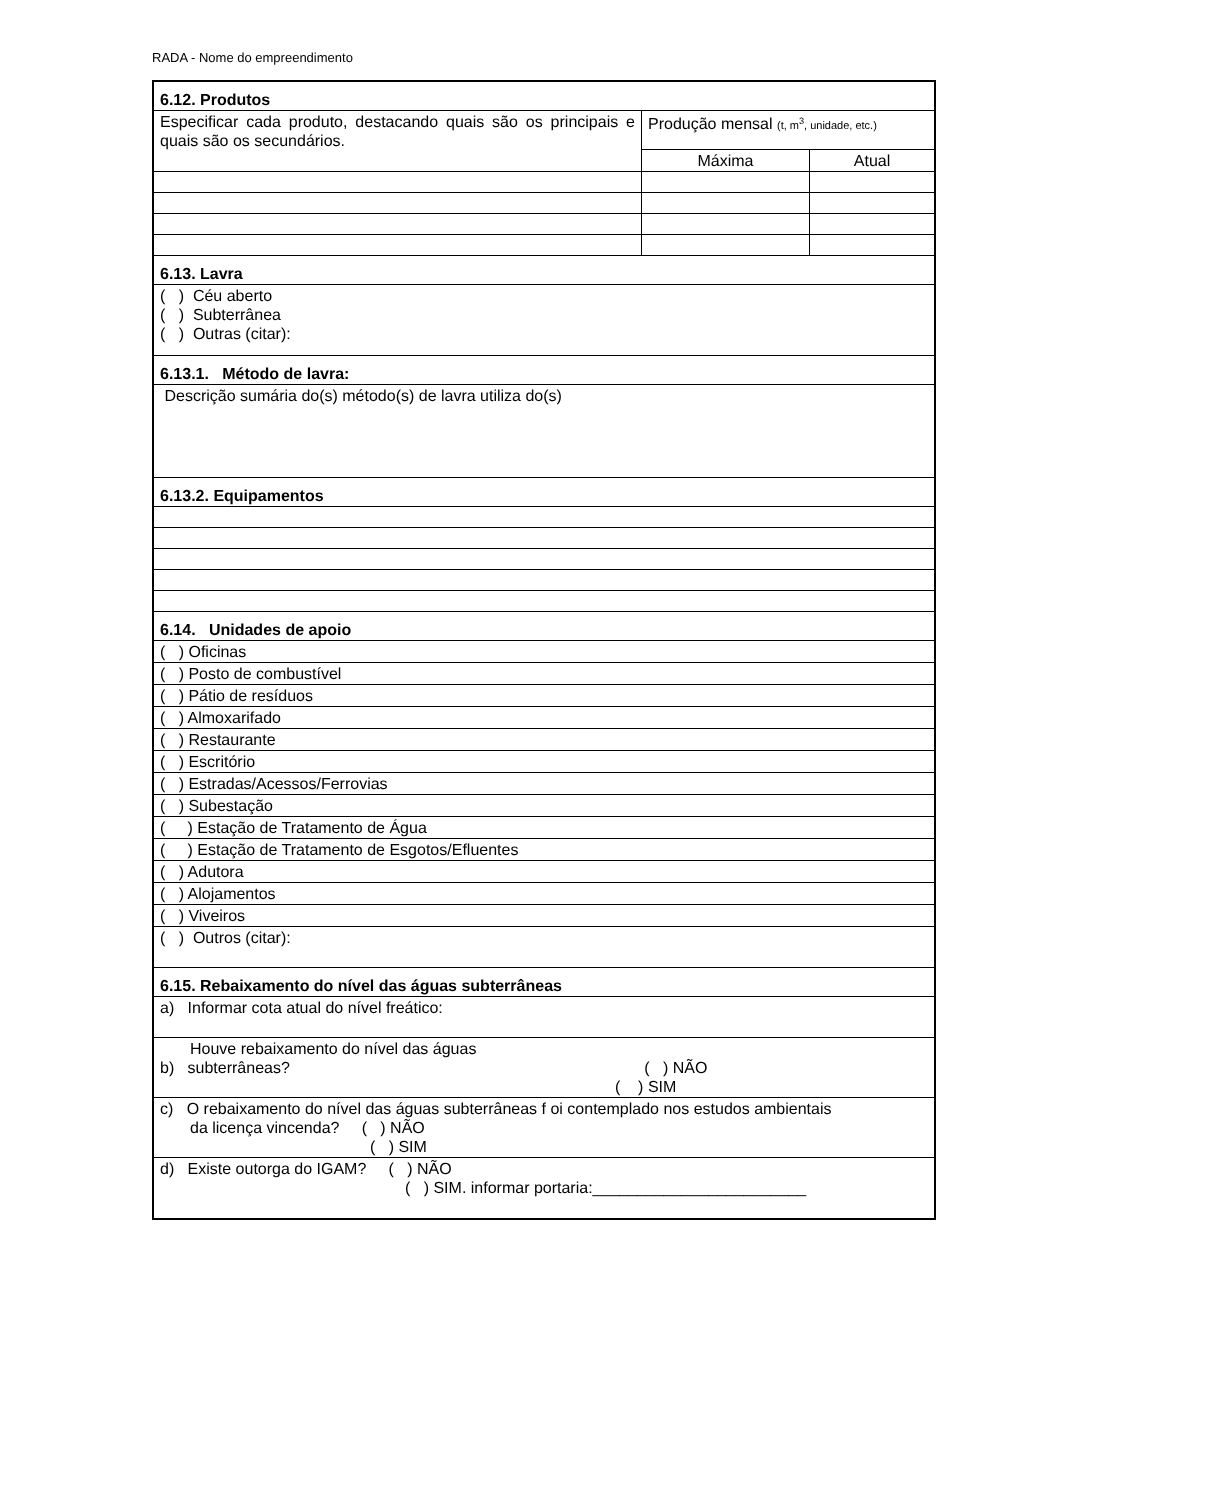RADA - Nome do empreendimento
| 6.12. Produtos | | |
| Especificar cada produto, destacando quais são os principais e quais são os secundários. | Produção mensal (t, m<sup>3</sup>, unidade, etc.) | |
| | Máxima | Atual |
| 6.13. Lavra | | |
| ( ) Céu aberto ( ) Subterrânea ( ) Outras (citar): | | |
| 6.13.1. Método de lavra: | | |
| Descrição sumária do(s) método(s) de lavra utiliza do(s) | | |
| 6.13.2. Equipamentos | | |
| 6.14. Unidades de apoio | | |
| ( ) Oficinas | | |
| ( ) Posto de combustível | | |
| ( ) Pátio de resíduos | | |
| ( ) Almoxarifado | | |
| ( ) Restaurante | | |
| ( ) Escritório | | |
| ( ) Estradas/Acessos/Ferrovias | | |
| ( ) Subestação | | |
| ( ) Estação de Tratamento de Água | | |
| ( ) Estação de Tratamento de Esgotos/Efluentes | | |
| ( ) Adutora | | |
| ( ) Alojamentos | | |
| ( ) Viveiros | | |
| ( ) Outros (citar): | | |
| 6.15. Rebaixamento do nível das águas subterrâneas | | |
| a) Informar cota atual do nível freático: | | |
| Houve rebaixamento do nível das águas b) subterrâneas? ( ) NÃO ( ) SIM | | |
| c) O rebaixamento do nível das águas subterrâneas f oi contemplado nos estudos ambientais da licença vincenda? ( ) NÃO ( ) SIM | | |
| d) Existe outorga do IGAM? ( ) NÃO ( ) SIM. informar portaria:________________________ | | |